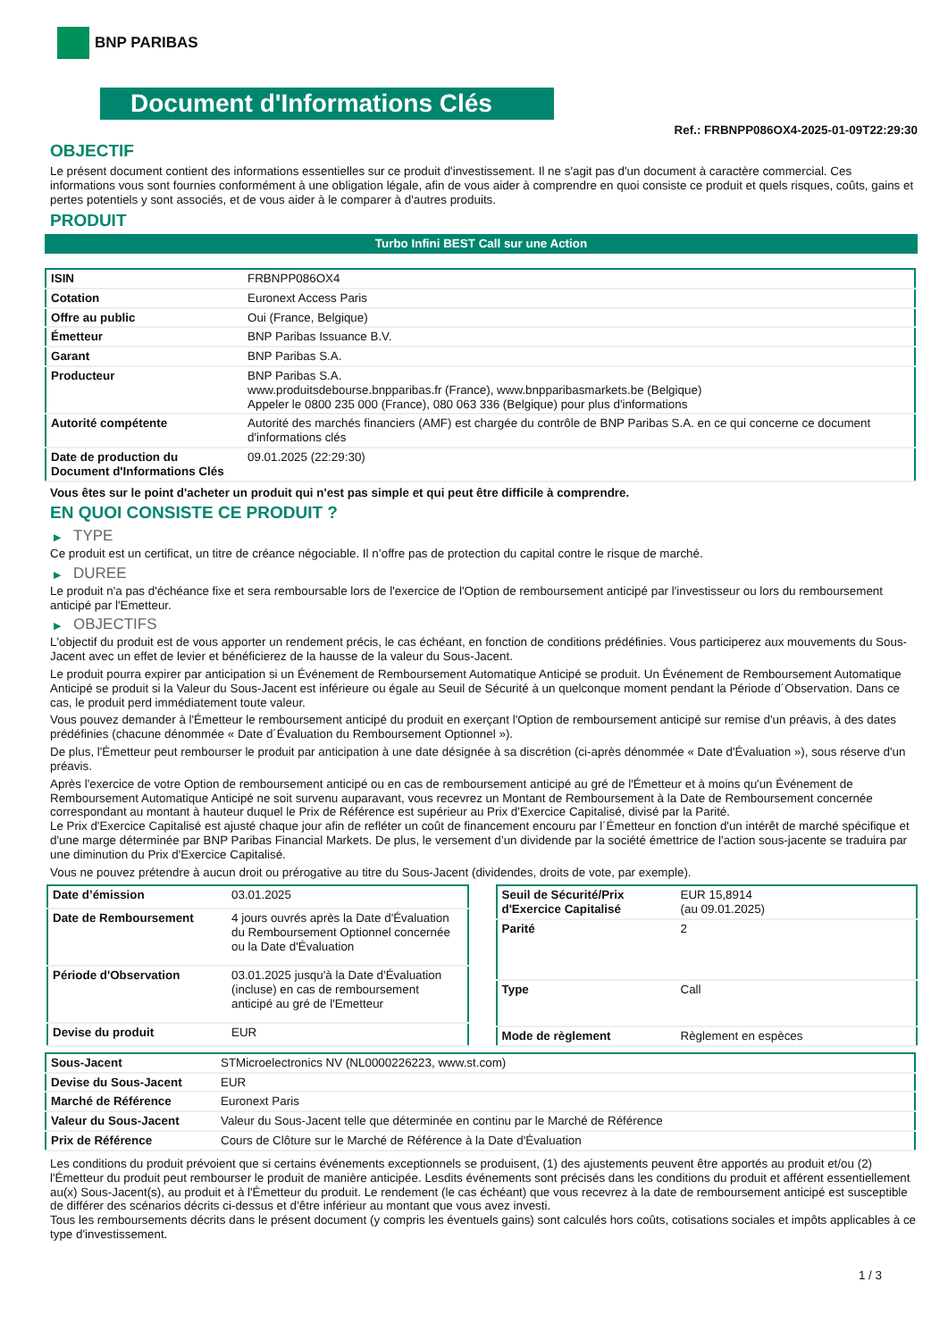BNP PARIBAS
Document d'Informations Clés
Ref.: FRBNPP086OX4-2025-01-09T22:29:30
OBJECTIF
Le présent document contient des informations essentielles sur ce produit d'investissement. Il ne s'agit pas d'un document à caractère commercial. Ces informations vous sont fournies conformément à une obligation légale, afin de vous aider à comprendre en quoi consiste ce produit et quels risques, coûts, gains et pertes potentiels y sont associés, et de vous aider à le comparer à d'autres produits.
PRODUIT
Turbo Infini BEST Call sur une Action
| ISIN | FRBNPP086OX4 |
| Cotation | Euronext Access Paris |
| Offre au public | Oui (France, Belgique) |
| Émetteur | BNP Paribas Issuance B.V. |
| Garant | BNP Paribas S.A. |
| Producteur | BNP Paribas S.A. www.produitsdebourse.bnpparibas.fr (France), www.bnpparibasmarkets.be (Belgique) Appeler le 0800 235 000 (France), 080 063 336 (Belgique) pour plus d'informations |
| Autorité compétente | Autorité des marchés financiers (AMF) est chargée du contrôle de BNP Paribas S.A. en ce qui concerne ce document d'informations clés |
| Date de production du Document d'Informations Clés | 09.01.2025 (22:29:30) |
Vous êtes sur le point d'acheter un produit qui n'est pas simple et qui peut être difficile à comprendre.
EN QUOI CONSISTE CE PRODUIT ?
▶ TYPE
Ce produit est un certificat, un titre de créance négociable. Il n’offre pas de protection du capital contre le risque de marché.
▶ DUREE
Le produit n'a pas d'échéance fixe et sera remboursable lors de l'exercice de l'Option de remboursement anticipé par l'investisseur ou lors du remboursement anticipé par l'Emetteur.
▶ OBJECTIFS
L'objectif du produit est de vous apporter un rendement précis, le cas échéant, en fonction de conditions prédéfinies. Vous participerez aux mouvements du Sous-Jacent avec un effet de levier et bénéficierez de la hausse de la valeur du Sous-Jacent.
Le produit pourra expirer par anticipation si un Événement de Remboursement Automatique Anticipé se produit. Un Événement de Remboursement Automatique Anticipé se produit si la Valeur du Sous-Jacent est inférieure ou égale au Seuil de Sécurité à un quelconque moment pendant la Période d´Observation. Dans ce cas, le produit perd immédiatement toute valeur.
Vous pouvez demander à l'Émetteur le remboursement anticipé du produit en exerçant l'Option de remboursement anticipé sur remise d'un préavis, à des dates prédéfinies (chacune dénommée « Date d´Évaluation du Remboursement Optionnel »).
De plus, l'Émetteur peut rembourser le produit par anticipation à une date désignée à sa discrétion (ci-après dénommée « Date d'Évaluation »), sous réserve d'un préavis.
Après l'exercice de votre Option de remboursement anticipé ou en cas de remboursement anticipé au gré de l'Émetteur et à moins qu'un Événement de Remboursement Automatique Anticipé ne soit survenu auparavant, vous recevrez un Montant de Remboursement à la Date de Remboursement concernée correspondant au montant à hauteur duquel le Prix de Référence est supérieur au Prix d'Exercice Capitalisé, divisé par la Parité.
Le Prix d'Exercice Capitalisé est ajusté chaque jour afin de refléter un coût de financement encouru par l´Émetteur en fonction d'un intérêt de marché spécifique et d'une marge déterminée par BNP Paribas Financial Markets. De plus, le versement d’un dividende par la société émettrice de l'action sous-jacente se traduira par une diminution du Prix d'Exercice Capitalisé.
Vous ne pouvez prétendre à aucun droit ou prérogative au titre du Sous-Jacent (dividendes, droits de vote, par exemple).
| Date d’émission | 03.01.2025 |
| Date de Remboursement | 4 jours ouvrés après la Date d'Évaluation du Remboursement Optionnel concernée ou la Date d'Évaluation |
| Période d'Observation | 03.01.2025 jusqu'à la Date d'Évaluation (incluse) en cas de remboursement anticipé au gré de l'Emetteur |
| Devise du produit | EUR |
| Seuil de Sécurité/Prix d'Exercice Capitalisé | EUR 15,8914 (au 09.01.2025) |
| Parité | 2 |
| Type | Call |
| Mode de règlement | Règlement en espèces |
| Sous-Jacent | STMicroelectronics NV (NL0000226223, www.st.com) |
| Devise du Sous-Jacent | EUR |
| Marché de Référence | Euronext Paris |
| Valeur du Sous-Jacent | Valeur du Sous-Jacent telle que déterminée en continu par le Marché de Référence |
| Prix de Référence | Cours de Clôture sur le Marché de Référence à la Date d'Évaluation |
Les conditions du produit prévoient que si certains événements exceptionnels se produisent, (1) des ajustements peuvent être apportés au produit et/ou (2) l'Émetteur du produit peut rembourser le produit de manière anticipée. Lesdits événements sont précisés dans les conditions du produit et afférent essentiellement au(x) Sous-Jacent(s), au produit et à l'Émetteur du produit. Le rendement (le cas échéant) que vous recevrez à la date de remboursement anticipé est susceptible de différer des scénarios décrits ci-dessus et d’être inférieur au montant que vous avez investi.
Tous les remboursements décrits dans le présent document (y compris les éventuels gains) sont calculés hors coûts, cotisations sociales et impôts applicables à ce type d'investissement.
1 / 3